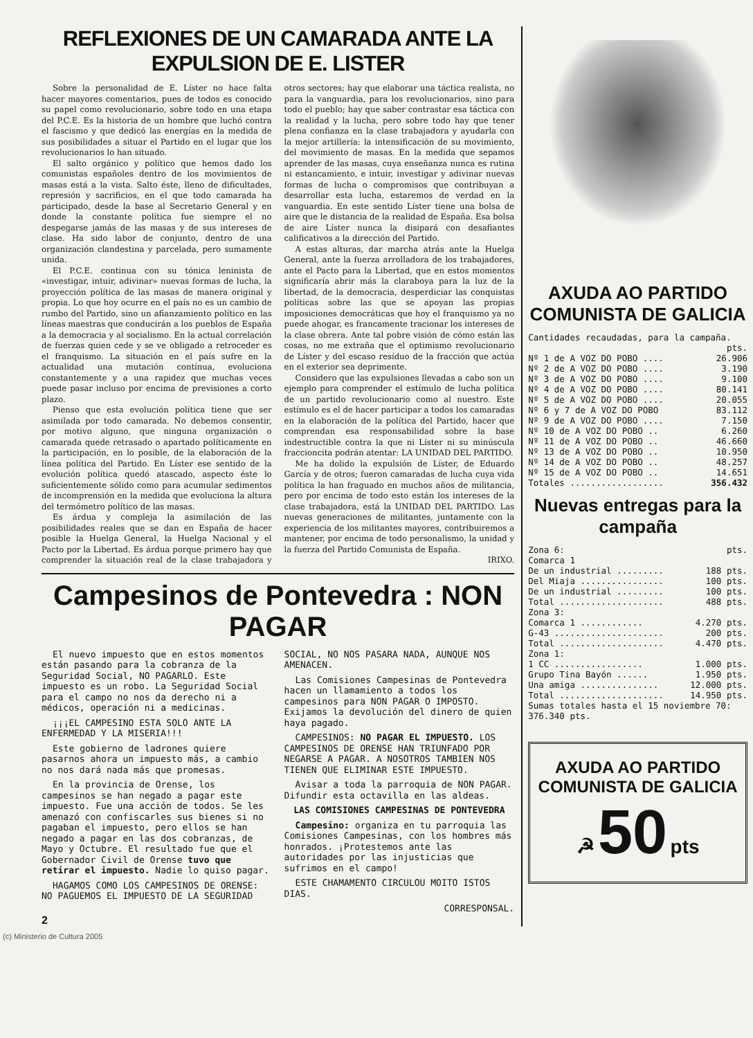REFLEXIONES DE UN CAMARADA ANTE LA EXPULSION DE E. LISTER
Sobre la personalidad de E. Líster no hace falta hacer mayores comentarios, pues de todos es conocido su papel como revolucionario, sobre todo en una etapa del P.C.E. Es la historia de un hombre que luchó contra el fascismo y que dedicó las energías en la medida de sus posibilidades a situar el Partido en el lugar que los revolucionarios lo han situado.
El salto orgánico y político que hemos dado los comunistas españoles dentro de los movimientos de masas está a la vista. Salto éste, lleno de dificultades, represión y sacrificios, en el que todo camarada ha participado, desde la base al Secretario General y en donde la constante política fue siempre el no despegarse jamás de las masas y de sus intereses de clase. Ha sido labor de conjunto, dentro de una organización clandestina y parcelada, pero sumamente unida.
El P.C.E. continua con su tónica leninista de «investigar, intuir, adivinar» nuevas formas de lucha, la proyección política de las masas de manera original y propia. Lo que hoy ocurre en el país no es un cambio de rumbo del Partido, sino un afianzamiento político en las líneas maestras que conducirán a los pueblos de España a la democracia y al socialismo. En la actual correlación de fuerzas quien cede y se ve obligado a retroceder es el franquismo. La situación en el país sufre en la actualidad una mutación contínua, evoluciona constantemente y a una rapidez que muchas veces puede pasar incluso por encima de previsiones a corto plazo.
Pienso que esta evolución política tiene que ser asimilada por todo camarada. No debemos consentir, por motivo alguno, que ninguna organización o camarada quede retrasado o apartado políticamente en la participación, en lo posible, de la elaboración de la línea política del Partido. En Líster ese sentido de la evolución política quedó atascado, aspecto éste lo suficientemente sólido como para acumular sedimentos de incomprensión en la medida que evoluciona la altura del termómetro político de las masas.
Es árdua y compleja la asimilación de las posibilidades reales que se dan en España de hacer posible la Huelga General, la Huelga Nacional y el Pacto por la Libertad. Es árdua porque primero hay que comprender la situación real de la clase trabajadora y otros sectores; hay que elaborar una táctica realista, no para la vanguardia, para los revolucionarios, sino para todo el pueblo; hay que saber contrastar esa táctica con la realidad y la lucha, pero sobre todo hay que tener plena confianza en la clase trabajadora y ayudarla con la mejor artillería: la intensificación de su movimiento, del movimiento de masas. En la medida que sepamos aprender de las masas, cuya enseñanza nunca es rutina ni estancamiento, e intuir, investigar y adivinar nuevas formas de lucha o compromisos que contribuyan a desarrollar esta lucha, estaremos de verdad en la vanguardia. En este sentido Líster tiene una bolsa de aire que le distancia de la realidad de España. Esa bolsa de aire Líster nunca la disipará con desafiantes calificativos a la dirección del Partido.
A estas alturas, dar marcha atrás ante la Huelga General, ante la fuerza arrolladora de los trabajadores, ante el Pacto para la Libertad, que en estos momentos significaría abrir más la claraboya para la luz de la libertad, de la democracia, desperdiciar las conquistas políticas sobre las que se apoyan las propias imposiciones democráticas que hoy el franquismo ya no puede ahogar, es francamente tracionar los intereses de la clase obrera. Ante tal pobre visión de cómo están las cosas, no me extraña que el optimismo revolucionario de Líster y del escaso resíduo de la fracción que actúa en el exterior sea deprimente.
Considero que las expulsiones llevadas a cabo son un ejemplo para comprender el estímulo de lucha política de un partido revolucionario como al nuestro. Este estímulo es el de hacer participar a todos los camaradas en la elaboración de la política del Partido, hacer que comprendan esa responsabilidad sobre la base indestructible contra la que ni Líster ni su minúscula fraccioncita podrán atentar: LA UNIDAD DEL PARTIDO.
Me ha dolido la expulsión de Líster, de Eduardo García y de otros; fueron camaradas de lucha cuya vida política la han fraguado en muchos años de militancia, pero por encima de todo esto están los intereses de la clase trabajadora, está la UNIDAD DEL PARTIDO. Las nuevas generaciones de militantes, juntamente con la experiencia de los militantes mayores, contribuiremos a mantener, por encima de todo personalismo, la unidad y la fuerza del Partido Comunista de España.
IRIXO.
Campesinos de Pontevedra : NON PAGAR
El nuevo impuesto que en estos momentos están pasando para la cobranza de la Seguridad Social, NO PAGARLO. Este impuesto es un robo. La Seguridad Social para el campo no nos da derecho ni a médicos, operación ni a medicinas.
¡¡¡EL CAMPESINO ESTA SOLO ANTE LA ENFERMEDAD Y LA MISERIA!!!
Este gobierno de ladrones quiere pasarnos ahora un impuesto más, a cambio no nos dará nada más que promesas.
En la provincia de Orense, los campesinos se han negado a pagar este impuesto. Fue una acción de todos. Se les amenazó con confiscarles sus bienes si no pagaban el impuesto, pero ellos se han negado a pagar en las dos cobranzas, de Mayo y Octubre. El resultado fue que el Gobernador Civil de Orense tuvo que retirar el impuesto. Nadie lo quiso pagar.
HAGAMOS COMO LOS CAMPESINOS DE ORENSE: NO PAGUEMOS EL IMPUESTO DE LA SEGURIDAD SOCIAL, NO NOS PASARA NADA, AUNQUE NOS AMENACEN.
Las Comisiones Campesinas de Pontevedra hacen un llamamiento a todos los campesinos para NON PAGAR O IMPOSTO. Exijamos la devolución del dinero de quien haya pagado.
CAMPESINOS: NO PAGAR EL IMPUESTO. LOS CAMPESINOS DE ORENSE HAN TRIUNFADO POR NEGARSE A PAGAR. A NOSOTROS TAMBIEN NOS TIENEN QUE ELIMINAR ESTE IMPUESTO.
Avisar a toda la parroquia de NON PAGAR. Difundir esta octavilla en las aldeas.
LAS COMISIONES CAMPESINAS DE PONTEVEDRA
Campesino: organiza en tu parroquia las Comisiones Campesinas, con los hombres más honrados. ¡Protestemos ante las autoridades por las injusticias que sufrimos en el campo!
ESTE CHAMAMENTO CIRCULOU MOITO ISTOS DIAS.
CORRESPONSAL.
2
AXUDA AO PARTIDO COMUNISTA DE GALICIA
| Cantidades recaudadas, para la campaña. | |
| | pts. |
| Nº 1 de A VOZ DO POBO .... | 26.906 |
| Nº 2 de A VOZ DO POBO .... | 3.190 |
| Nº 3 de A VOZ DO POBO .... | 9.100 |
| Nº 4 de A VOZ DO POBO .... | 80.141 |
| Nº 5 de A VOZ DO POBO .... | 20.055 |
| Nº 6 y 7 de A VOZ DO POBO | 83.112 |
| Nº 9 de A VOZ DO POBO .... | 7.150 |
| Nº 10 de A VOZ DO POBO .. | 6.260 |
| Nº 11 de A VOZ DO POBO .. | 46.660 |
| Nº 13 de A VOZ DO POBO .. | 10.950 |
| Nº 14 de A VOZ DO POBO .. | 48.257 |
| Nº 15 de A VOZ DO POBO .. | 14.651 |
| Totales .................. | 356.432 |
Nuevas entregas para la campaña
| Zona 6: | pts. |
| Comarca 1 | |
| De un industrial ......... | 188 pts. |
| Del Miaja ................ | 100 pts. |
| De un industrial ......... | 100 pts. |
| Total .................... | 488 pts. |
| Zona 3: | |
| Comarca 1 ............ | 4.270 pts. |
| G-43 ..................... | 200 pts. |
| Total .................... | 4.470 pts. |
| Zona 1: | |
| 1 CC ................. | 1.000 pts. |
| Grupo Tina Bayón ...... | 1.950 pts. |
| Una amiga ............... | 12.000 pts. |
| Total .................... | 14.950 pts. |
| Sumas totales hasta el 15 noviembre 70: 376.340 pts. | |
AXUDA AO PARTIDO
COMUNISTA DE GALICIA
☭ 50 pts
(c) Ministerio de Cultura 2005